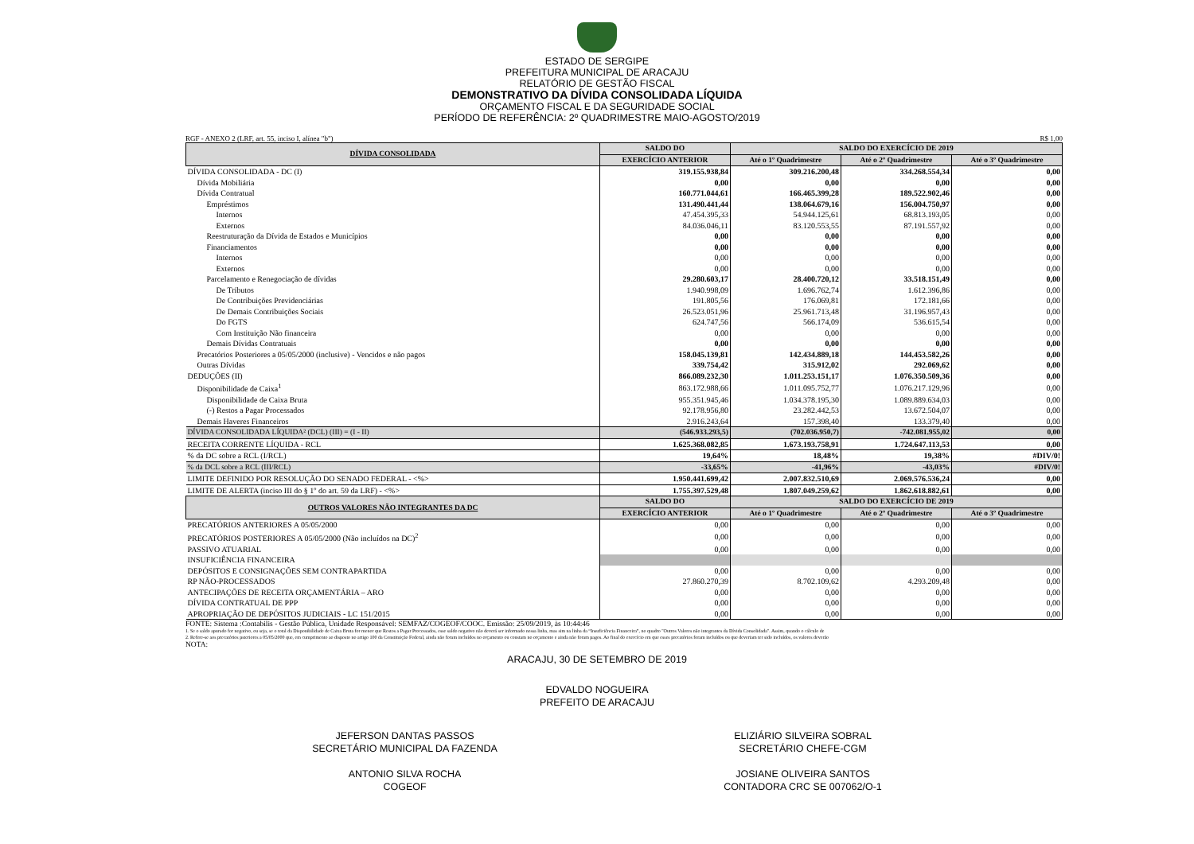ESTADO DE SERGIPE
PREFEITURA MUNICIPAL DE ARACAJU
RELATÓRIO DE GESTÃO FISCAL
DEMONSTRATIVO DA DÍVIDA CONSOLIDADA LÍQUIDA
ORÇAMENTO FISCAL E DA SEGURIDADE SOCIAL
PERÍODO DE REFERÊNCIA: 2º QUADRIMESTRE MAIO-AGOSTO/2019
RGF - ANEXO 2 (LRF, art. 55, inciso I, alínea "b") R$ 1,00
| DÍVIDA CONSOLIDADA | SALDO DO | SALDO DO EXERCÍCIO DE 2019 | | |
| --- | --- | --- | --- | --- |
| | EXERCÍCIO ANTERIOR | Até o 1º Quadrimestre | Até o 2º Quadrimestre | Até o 3º Quadrimestre |
| DÍVIDA CONSOLIDADA - DC (I) | 319.155.938,84 | 309.216.200,48 | 334.268.554,34 | 0,00 |
| Dívida Mobiliária | 0,00 | 0,00 | 0,00 | 0,00 |
| Dívida Contratual | 160.771.044,61 | 166.465.399,28 | 189.522.902,46 | 0,00 |
| Empréstimos | 131.490.441,44 | 138.064.679,16 | 156.004.750,97 | 0,00 |
| Internos | 47.454.395,33 | 54.944.125,61 | 68.813.193,05 | 0,00 |
| Externos | 84.036.046,11 | 83.120.553,55 | 87.191.557,92 | 0,00 |
| Reestruturação da Dívida de Estados e Municípios | 0,00 | 0,00 | 0,00 | 0,00 |
| Financiamentos | 0,00 | 0,00 | 0,00 | 0,00 |
| Internos | 0,00 | 0,00 | 0,00 | 0,00 |
| Externos | 0,00 | 0,00 | 0,00 | 0,00 |
| Parcelamento e Renegociação de dívidas | 29.280.603,17 | 28.400.720,12 | 33.518.151,49 | 0,00 |
| De Tributos | 1.940.998,09 | 1.696.762,74 | 1.612.396,86 | 0,00 |
| De Contribuições Previdenciárias | 191.805,56 | 176.069,81 | 172.181,66 | 0,00 |
| De Demais Contribuições Sociais | 26.523.051,96 | 25.961.713,48 | 31.196.957,43 | 0,00 |
| Do FGTS | 624.747,56 | 566.174,09 | 536.615,54 | 0,00 |
| Com Instituição Não financeira | 0,00 | 0,00 | 0,00 | 0,00 |
| Demais Dívidas Contratuais | 0,00 | 0,00 | 0,00 | 0,00 |
| Precatórios Posteriores a 05/05/2000 (inclusive) - Vencidos e não pagos | 158.045.139,81 | 142.434.889,18 | 144.453.582,26 | 0,00 |
| Outras Dívidas | 339.754,42 | 315.912,02 | 292.069,62 | 0,00 |
| DEDUÇÕES (II) | 866.089.232,30 | 1.011.253.151,17 | 1.076.350.509,36 | 0,00 |
| Disponibilidade de Caixa<sup>1</sup> | 863.172.988,66 | 1.011.095.752,77 | 1.076.217.129,96 | 0,00 |
| Disponibilidade de Caixa Bruta | 955.351.945,46 | 1.034.378.195,30 | 1.089.889.634,03 | 0,00 |
| (-) Restos a Pagar Processados | 92.178.956,80 | 23.282.442,53 | 13.672.504,07 | 0,00 |
| Demais Haveres Financeiros | 2.916.243,64 | 157.398,40 | 133.379,40 | 0,00 |
| DÍVIDA CONSOLIDADA LÍQUIDA² (DCL) (III) = (I - II) | (546.933.293,5) | (702.036.950,7) | -742.081.955,02 | 0,00 |
| RECEITA CORRENTE LÍQUIDA - RCL | 1.625.368.082,85 | 1.673.193.758,91 | 1.724.647.113,53 | 0,00 |
| % da DC sobre a RCL (I/RCL) | 19,64% | 18,48% | 19,38% | #DIV/0! |
| % da DCL sobre a RCL (III/RCL) | -33,65% | -41,96% | -43,03% | #DIV/0! |
| LIMITE DEFINIDO POR RESOLUÇÃO DO SENADO FEDERAL - <%> | 1.950.441.699,42 | 2.007.832.510,69 | 2.069.576.536,24 | 0,00 |
| LIMITE DE ALERTA (inciso III do § 1º do art. 59 da LRF) - <%> | 1.755.397.529,48 | 1.807.049.259,62 | 1.862.618.882,61 | 0,00 |
| OUTROS VALORES NÃO INTEGRANTES DA DC | SALDO DO | SALDO DO EXERCÍCIO DE 2019 | | |
| | EXERCÍCIO ANTERIOR | Até o 1º Quadrimestre | Até o 2º Quadrimestre | Até o 3º Quadrimestre |
| PRECATÓRIOS ANTERIORES A 05/05/2000 | 0,00 | 0,00 | 0,00 | 0,00 |
| PRECATÓRIOS POSTERIORES A 05/05/2000 (Não incluídos na DC)<sup>2</sup> | 0,00 | 0,00 | 0,00 | 0,00 |
| PASSIVO ATUARIAL | 0,00 | 0,00 | 0,00 | 0,00 |
| INSUFICIÊNCIA FINANCEIRA | | | | |
| DEPÓSITOS E CONSIGNAÇÕES SEM CONTRAPARTIDA | 0,00 | 0,00 | 0,00 | 0,00 |
| RP NÃO-PROCESSADOS | 27.860.270,39 | 8.702.109,62 | 4.293.209,48 | 0,00 |
| ANTECIPAÇÕES DE RECEITA ORÇAMENTÁRIA – ARO | 0,00 | 0,00 | 0,00 | 0,00 |
| DÍVIDA CONTRATUAL DE PPP | 0,00 | 0,00 | 0,00 | 0,00 |
| APROPRIAÇÃO DE DEPÓSITOS JUDICIAIS - LC 151/2015 | 0,00 | 0,00 | 0,00 | 0,00 |
FONTE: Sistema :Contabilis - Gestão Pública, Unidade Responsável: SEMFAZ/COGEOF/COOC. Emissão: 25/09/2019, às 10:44:46
1. Se o saldo apurado for negativo, ou seja, se o total da Disponibilidade de Caixa Bruta for menor que Restos a Pagar Processados, esse saldo negativo não deverá ser informado nessa linha, mas sim na linha da “Insuficiência Financeira”, no quadro "Outros Valores não integrantes da Dívida Consolidada". Assim, quando o cálculo de
2. Refere-se aos precatórios psteriores a 05/05/2000 que, em cumprimento ao disposto no artigo 100 da Constituição Federal, ainda não foram incluídos no orçamento ou constam no orçamento e ainda não foram pagos. Ao final do exercício em que esses precatórios foram incluídos ou que deveriam ter sido incluídos, os valores deverão
NOTA:
ARACAJU, 30 DE SETEMBRO DE 2019
EDVALDO NOGUEIRA
PREFEITO DE ARACAJU
JEFERSON DANTAS PASSOS
SECRETÁRIO MUNICIPAL DA FAZENDA
ANTONIO SILVA ROCHA
COGEOF
ELIZIÁRIO SILVEIRA SOBRAL
SECRETÁRIO CHEFE-CGM
JOSIANE OLIVEIRA SANTOS
CONTADORA CRC SE 007062/O-1